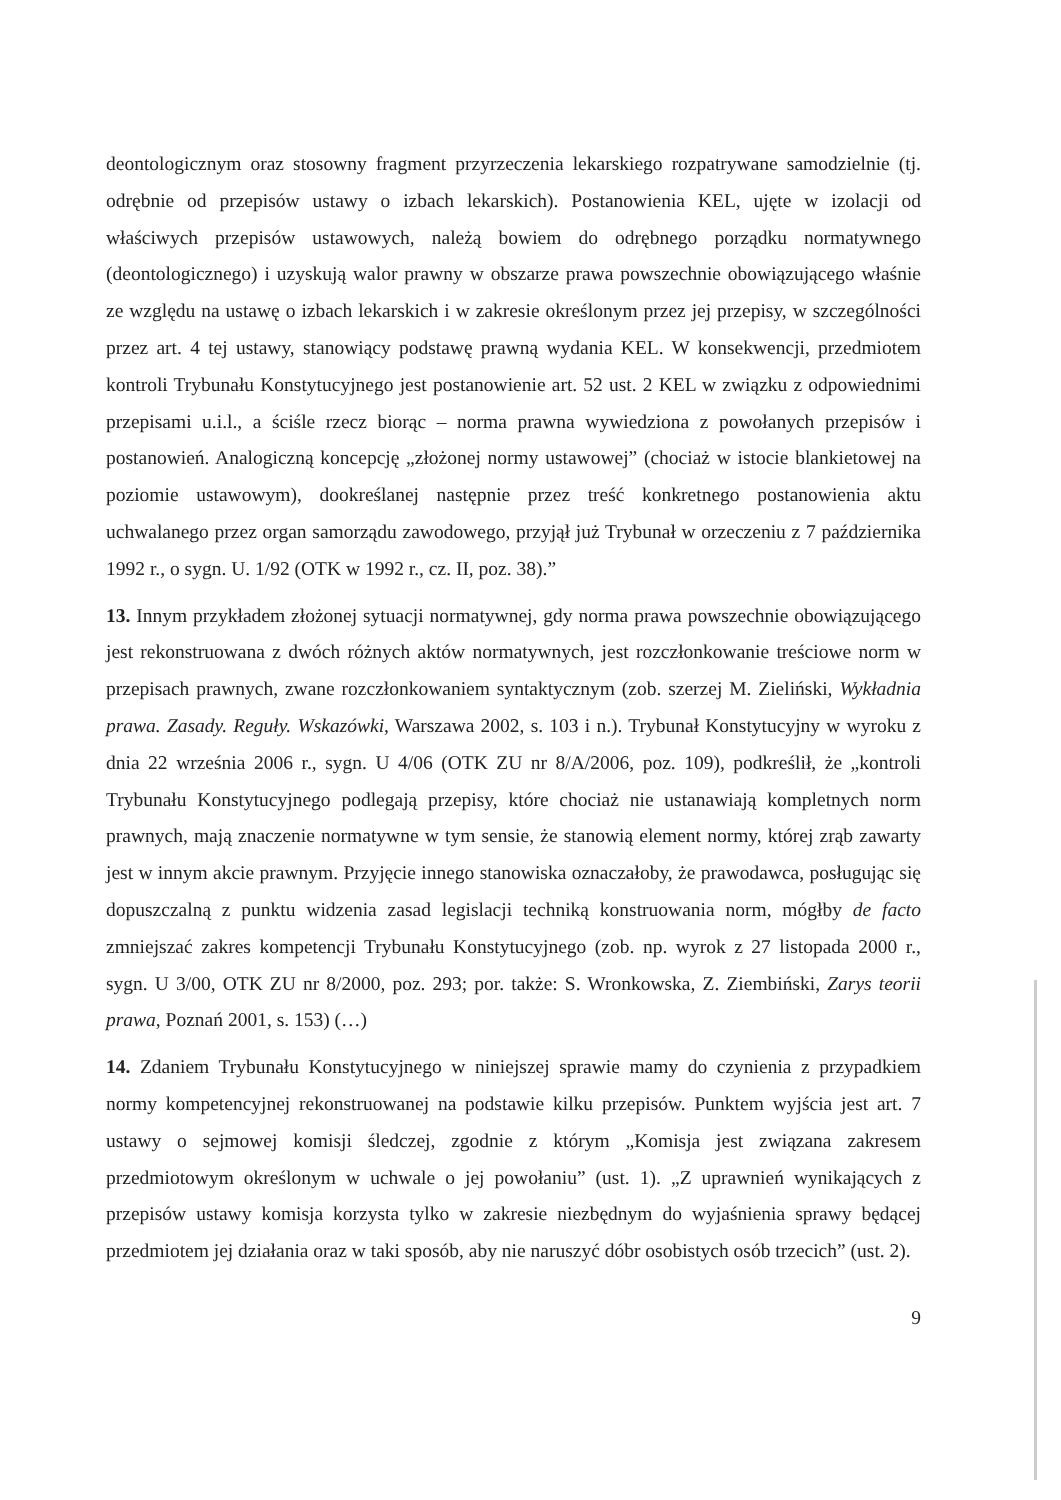deontologicznym oraz stosowny fragment przyrzeczenia lekarskiego rozpatrywane samodzielnie (tj. odrębnie od przepisów ustawy o izbach lekarskich). Postanowienia KEL, ujęte w izolacji od właściwych przepisów ustawowych, należą bowiem do odrębnego porządku normatywnego (deontologicznego) i uzyskują walor prawny w obszarze prawa powszechnie obowiązującego właśnie ze względu na ustawę o izbach lekarskich i w zakresie określonym przez jej przepisy, w szczególności przez art. 4 tej ustawy, stanowiący podstawę prawną wydania KEL. W konsekwencji, przedmiotem kontroli Trybunału Konstytucyjnego jest postanowienie art. 52 ust. 2 KEL w związku z odpowiednimi przepisami u.i.l., a ściśle rzecz biorąc – norma prawna wywiedziona z powołanych przepisów i postanowień. Analogiczną koncepcję „złożonej normy ustawowej” (chociaż w istocie blankietowej na poziomie ustawowym), dookreślanej następnie przez treść konkretnego postanowienia aktu uchwalanego przez organ samorządu zawodowego, przyjął już Trybunał w orzeczeniu z 7 października 1992 r., o sygn. U. 1/92 (OTK w 1992 r., cz. II, poz. 38).”
13. Innym przykładem złożonej sytuacji normatywnej, gdy norma prawa powszechnie obowiązującego jest rekonstruowana z dwóch różnych aktów normatywnych, jest rozczłonkowanie treściowe norm w przepisach prawnych, zwane rozczłonkowaniem syntaktycznym (zob. szerzej M. Zieliński, Wykładnia prawa. Zasady. Reguły. Wskazówki, Warszawa 2002, s. 103 i n.). Trybunał Konstytucyjny w wyroku z dnia 22 września 2006 r., sygn. U 4/06 (OTK ZU nr 8/A/2006, poz. 109), podkreślił, że „kontroli Trybunału Konstytucyjnego podlegają przepisy, które chociaż nie ustanawiają kompletnych norm prawnych, mają znaczenie normatywne w tym sensie, że stanowią element normy, której zrąb zawarty jest w innym akcie prawnym. Przyjęcie innego stanowiska oznaczałoby, że prawodawca, posługując się dopuszczalną z punktu widzenia zasad legislacji techniką konstruowania norm, mógłby de facto zmniejszać zakres kompetencji Trybunału Konstytucyjnego (zob. np. wyrok z 27 listopada 2000 r., sygn. U 3/00, OTK ZU nr 8/2000, poz. 293; por. także: S. Wronkowska, Z. Ziembiński, Zarys teorii prawa, Poznań 2001, s. 153) (…)
14. Zdaniem Trybunału Konstytucyjnego w niniejszej sprawie mamy do czynienia z przypadkiem normy kompetencyjnej rekonstruowanej na podstawie kilku przepisów. Punktem wyjścia jest art. 7 ustawy o sejmowej komisji śledczej, zgodnie z którym „Komisja jest związana zakresem przedmiotowym określonym w uchwale o jej powołaniu” (ust. 1). „Z uprawnień wynikających z przepisów ustawy komisja korzysta tylko w zakresie niezbędnym do wyjaśnienia sprawy będącej przedmiotem jej działania oraz w taki sposób, aby nie naruszyć dóbr osobistych osób trzecich” (ust. 2).
9